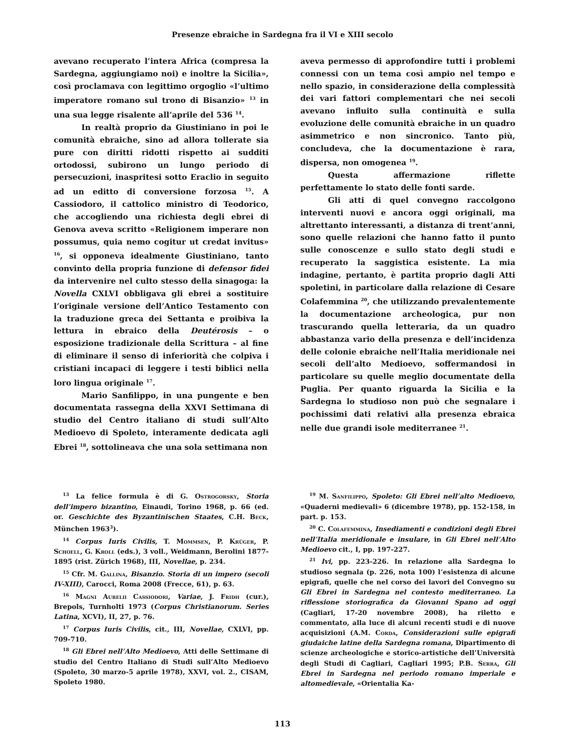Presenze ebraiche in Sardegna fra il VI e XIII secolo
avevano recuperato l’intera Africa (compresa la Sardegna, aggiungiamo noi) e inoltre la Sicilia», così proclamava con legittimo orgoglio «l’ultimo imperatore romano sul trono di Bisanzio» <sup>13</sup> in una sua legge risalente all’aprile del 536 <sup>14</sup>.
In realtà proprio da Giustiniano in poi le comunità ebraiche, sino ad allora tollerate sia pure con diritti ridotti rispetto ai sudditi ortodossi, subirono un lungo periodo di persecuzioni, inaspritesi sotto Eraclio in seguito ad un editto di conversione forzosa <sup>15</sup>. A Cassiodoro, il cattolico ministro di Teodorico, che accogliendo una richiesta degli ebrei di Genova aveva scritto «Religionem imperare non possumus, quia nemo cogitur ut credat invitus» <sup>16</sup>, si opponeva idealmente Giustiniano, tanto convinto della propria funzione di defensor fidei da intervenire nel culto stesso della sinagoga: la Novella CXLVI obbligava gli ebrei a sostituire l’originale versione dell’Antico Testamento con la traduzione greca dei Settanta e proibiva la lettura in ebraico della Deutérosis – o esposizione tradizionale della Scrittura – al fine di eliminare il senso di inferiorità che colpiva i cristiani incapaci di leggere i testi biblici nella loro lingua originale <sup>17</sup>.
Mario Sanfilippo, in una pungente e ben documentata rassegna della XXVI Settimana di studio del Centro italiano di studi sull’Alto Medioevo di Spoleto, interamente dedicata agli Ebrei <sup>18</sup>, sottolineava che una sola settimana non
aveva permesso di approfondire tutti i problemi connessi con un tema così ampio nel tempo e nello spazio, in considerazione della complessità dei vari fattori complementari che nei secoli avevano influito sulla continuità e sulla evoluzione delle comunità ebraiche in un quadro asimmetrico e non sincronico. Tanto più, concludeva, che la documentazione è rara, dispersa, non omogenea <sup>19</sup>.
Questa affermazione riflette perfettamente lo stato delle fonti sarde.
Gli atti di quel convegno raccolgono interventi nuovi e ancora oggi originali, ma altrettanto interessanti, a distanza di trent’anni, sono quelle relazioni che hanno fatto il punto sulle conoscenze e sullo stato degli studi e recuperato la saggistica esistente. La mia indagine, pertanto, è partita proprio dagli Atti spoletini, in particolare dalla relazione di Cesare Colafemmina <sup>20</sup>, che utilizzando prevalentemente la documentazione archeologica, pur non trascurando quella letteraria, da un quadro abbastanza vario della presenza e dell’incidenza delle colonie ebraiche nell’Italia meridionale nei secoli dell’alto Medioevo, soffermandosi in particolare su quelle meglio documentate della Puglia. Per quanto riguarda la Sicilia e la Sardegna lo studioso non può che segnalare i pochissimi dati relativi alla presenza ebraica nelle due grandi isole mediterranee <sup>21</sup>.
<sup>13</sup> La felice formula è di G. Ostrogorsky, Storia dell’impero bizantino, Einaudi, Torino 1968, p. 66 (ed. or. Geschichte des Byzantinischen Staates, C.H. Beck, München 1963<sup>3</sup>).
<sup>14</sup> Corpus Iuris Civilis, T. Mommsen, P. Krüger, P. Schoell, G. Kroll (eds.), 3 voll., Weidmann, Berolini 1877-1895 (rist. Zürich 1968), III, Novellae, p. 234.
<sup>15</sup> Cfr. M. Gallina, Bisanzio. Storia di un impero (secoli IV-XIII), Carocci, Roma 2008 (Frecce, 61), p. 63.
<sup>16</sup> Magni Aurelii Cassiodori, Variae, J. Fridh (cur.), Brepols, Turnholti 1973 (Corpus Christianorum. Series Latina, XCVI), II, 27, p. 76.
<sup>17</sup> Corpus Iuris Civilis, cit., III, Novellae, CXLVI, pp. 709-710.
<sup>18</sup> Gli Ebrei nell’Alto Medioevo, Atti delle Settimane di studio del Centro Italiano di Studi sull’Alto Medioevo (Spoleto, 30 marzo-5 aprile 1978), XXVI, vol. 2., CISAM, Spoleto 1980.
<sup>19</sup> M. Sanfilippo, Spoleto: Gli Ebrei nell’alto Medioevo, «Quaderni medievali» 6 (dicembre 1978), pp. 152-158, in part. p. 153.
<sup>20</sup> C. Colafemmina, Insediamenti e condizioni degli Ebrei nell’Italia meridionale e insulare, in Gli Ebrei nell’Alto Medioevo cit., I, pp. 197-227.
<sup>21</sup> Ivi, pp. 223-226. In relazione alla Sardegna lo studioso segnala (p. 226, nota 100) l’esistenza di alcune epigrafi, quelle che nel corso dei lavori del Convegno su Gli Ebrei in Sardegna nel contesto mediterraneo. La riflessione storiografica da Giovanni Spano ad oggi (Cagliari, 17-20 novembre 2008), ha riletto e commentato, alla luce di alcuni recenti studi e di nuove acquisizioni (A.M. Corda, Considerazioni sulle epigrafi giudaiche latine della Sardegna romana, Dipartimento di scienze archeologiche e storico-artistiche dell’Università degli Studi di Cagliari, Cagliari 1995; P.B. Serra, Gli Ebrei in Sardegna nel periodo romano imperiale e altomedievale, «Orientalia Ka-
113